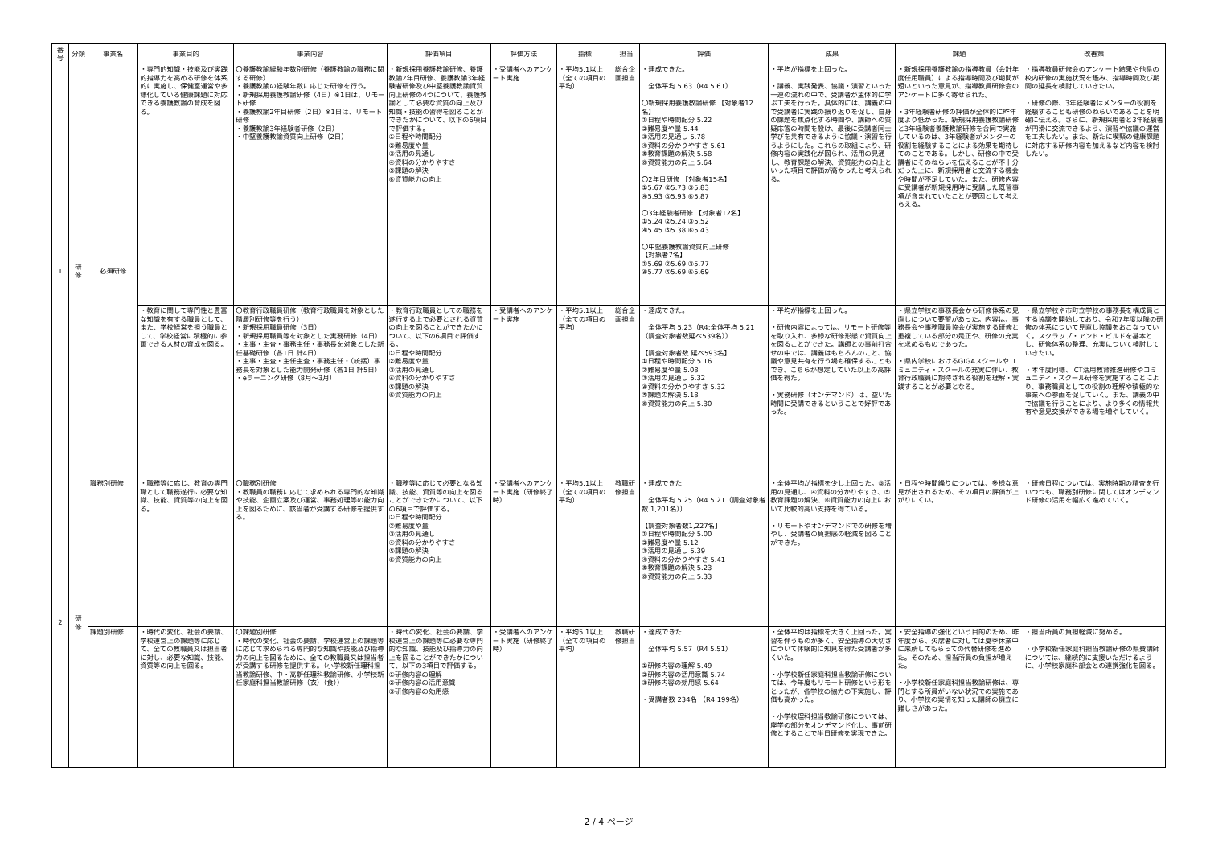| 番号 | 分類 | 事業名 | 事業目的 | 事業内容 | 評価項目 | 評価方法 | 指標 | 担当 | 評価 | 成果 | 課題 | 改善策 |
| --- | --- | --- | --- | --- | --- | --- | --- | --- | --- | --- | --- | --- |
| 1 | 研 修 | 必須研修 | ・専門的知識・技能及び実践的指導力を高める研修を体系的に実施し、保健室運営や多様化している健康課題に対応できる養護教諭の育成を図る。 | 〇養護教諭経験年数別研修（養護教諭の職務に関する研修） ・養護教諭の経験年数に応じた研修を行う。 ・新規採用養護教諭研修（4日）※1日は、リモート研修 ・養護教諭2年目研修（2日）※1日は、リモート研修 ・養護教諭3年経験者研修（2日） ・中堅養護教諭資質向上研修（2日） | ・新規採用養護教諭研修、養護教諭2年目研修、養護教諭3年経験者研修及び中堅養護教諭資質向上研修の4つについて、養護教諭として必要な資質の向上及び知識・技能の習得を図ることができたかについて、以下の6項目で評価する。 ①日程や時間配分 ②難易度や量 ③活用の見通し ④資料の分かりやすさ ⑤課題の解決 ⑥資質能力の向上 | ・受講者へのアンケート実施 | ・平均5.1以上（全ての項目の平均） | 総合企画担当 | ・達成できた。 全体平均 5.63（R4 5.61） 〇新規採用養護教諭研修 【対象者12名】 ①日程や時間配分 5.22 ②難易度や量 5.44 ③活用の見通し 5.78 ④資料の分かりやすさ 5.61 ⑤教育課題の解決 5.58 ⑥資質能力の向上 5.64 〇2年目研修 【対象者15名】 ①5.67 ②5.73 ③5.83 ④5.93 ⑤5.93 ⑥5.87 〇3年経験者研修 【対象者12名】 ①5.24 ②5.24 ③5.52 ④5.45 ⑤5.38 ⑥5.43 〇中堅養護教諭資質向上研修 【対象者7名】 ①5.69 ②5.69 ③5.77 ④5.77 ⑤5.69 ⑥5.69 | ・平均が指標を上回った。 ・講義、実践発表、協議・演習といった一連の流れの中で、受講者が主体的に学ぶ工夫を行った。具体的には、講義の中で受講者に実践の振り返りを促し、自身の課題を焦点化する時間や、講師への質疑応答の時間を設け、最後に受講者同士学びを共有できるように協議・演習を行うようにした。これらの取組により、研修内容の実践化が図られ、活用の見通し、教育課題の解決、資質能力の向上といった項目で評価が高かったと考えられる。 | ・新規採用養護教諭の指導教員（会計年度任用職員）による指導時間及び期間が短いといった意見が、指導教員研修会のアンケートに多く寄せられた。 ・3年経験者研修の評価が全体的に昨年度より低かった。新規採用養護教諭研修と3年経験者養護教諭研修を合同で実施しているのは、3年経験者がメンターの役割を経験することによる効果を期待してのことである。しかし、研修の中で受講者にそのねらいを伝えることが不十分だった上に、新規採用者と交流する機会や時間が不足していた。また、研修内容に受講者が新規採用時に受講した既習事項が含まれていたことが要因として考えらえる。 | ・指導教員研修会のアンケート結果や他県の校内研修の実施状況を鑑み、指導時間及び期間の延長を検討していきたい。 ・研修の際、3年経験者はメンターの役割を経験することも研修のねらいであることを明確に伝える。さらに、新規採用者と3年経験者が円滑に交流できるよう、演習や協議の運営を工夫したい。また、新たに喫緊の健康課題に対応する研修内容を加えるなど内容を検討したい。 |
| | | | ・教育に関して専門性と豊富な知識を有する職員として、また、学校経営を担う職員として、学校経営に積極的に参画できる人材の育成を図る。 | 〇教育行政職員研修（教育行政職員を対象とした階層別研修等を行う） ・新規採用職員研修（3日） ・新規採用職員等を対象とした実務研修（4日） ・主事・主査・事務主任・事務長を対象とした新任基礎研修（各1日 計4日） ・主事・主査・主任主査・事務主任・（統括）事務長を対象とした能力開発研修（各1日 計5日） ・eラーニング研修（8月～3月） | ・教育行政職員としての職務を遂行する上で必要とされる資質の向上を図ることができたかについて、以下の6項目で評価する。 ①日程や時間配分 ②難易度や量 ③活用の見通し ④資料の分かりやすさ ⑤課題の解決 ⑥資質能力の向上 | ・受講者へのアンケート実施 | ・平均5.1以上（全ての項目の平均） | 総合企画担当 | ・達成できた。 全体平均 5.23（R4:全体平均 5.21（調査対象者数延べ539名）） 【調査対象者数 延べ593名】 ①日程や時間配分 5.16 ②難易度や量 5.08 ③活用の見通し 5.32 ④資料の分かりやすさ 5.32 ⑤課題の解決 5.18 ⑥資質能力の向上 5.30 | ・平均が指標を上回った。 ・研修内容によっては、リモート研修等を取り入れ、多様な研修形態で資質向上を図ることができた。講師との事前打合せの中では、講義はもちろんのこと、協議や意見共有を行う場も確保することもでき、こちらが想定していた以上の高評価を得た。 ・実務研修（オンデマンド）は、空いた時間に受講できるということで好評であった。 | ・県立学校の事務長会から研修体系の見直しについて要望があった。内容は、事務長会や事務職員協会が実施する研修と重複している部分の是正や、研修の充実を求めるものであった。 ・県内学校におけるGIGAスクールやコミュニティ・スクールの充実に伴い、教育行政職員に期待される役割を理解・実践することが必要となる。 | ・県立学校や市町立学校の事務長を構成員とする協議を開始しており、令和7年度以降の研修の体系について見直し協議をおこなっていく。スクラップ・アンド・ビルドを基本とし、研修体系の整理、充実について検討していきたい。 ・本年度同様、ICT活用教育推進研修やコミュニティ・スクール研修を実施することにより、事務職員としての役割の理解や積極的な事業への参画を促していく。また、講義の中で協議を行うことにより、より多くの情報共有や意見交換ができる場を増やしていく。 |
| 2 | 研 修 | 職務別研修 | ・職務等に応じ、教育の専門職として職務遂行に必要な知識、技能、資質等の向上を図る。 | 〇職務別研修 ・教職員の職務に応じて求められる専門的な知識や技能、企画立案及び運営、事務処理等の能力向上を図るために、該当者が受講する研修を提供する。 | ・職務等に応じて必要となる知識、技能、資質等の向上を図ることができたかについて、以下の6項目で評価する。 ①日程や時間配分 ②難易度や量 ③活用の見通し ④資料の分かりやすさ ⑤課題の解決 ⑥資質能力の向上 | ・受講者へのアンケート実施（研修終了時） | ・平均5.1以上（全ての項目の平均） | 教職研修担当 | ・達成できた 全体平均 5.25（R4 5.21（調査対象者数 1,201名）） 【調査対象者数1,227名】 ①日程や時間配分 5.00 ②難易度や量 5.12 ③活用の見通し 5.39 ④資料の分かりやすさ 5.41 ⑤教育課題の解決 5.23 ⑥資質能力の向上 5.33 | ・全体平均が指標を少し上回った。③活用の見通し、④資料の分かりやすさ、⑤教育課題の解決、⑥資質能力の向上において比較的高い支持を得ている。 ・リモートやオンデマンドでの研修を増やし、受講者の負担感の軽減を図ることができた。 | ・日程や時間繰りについては、多様な意見が出されるため、その項目の評価が上がりにくい。 | ・研修日程については、実施時期の精査を行いつつも、職務別研修に関してはオンデマンド研修の活用を幅広く進めていく。 |
| | | 課題別研修 | ・時代の変化、社会の要請、学校運営上の課題等に応じて、全ての教職員又は担当者に対し、必要な知識、技能、資質等の向上を図る。 | 〇課題別研修 ・時代の変化、社会の要請、学校運営上の課題等に応じて求められる専門的な知識や技能及び指導力の向上を図るために、全ての教職員又は担当者が受講する研修を提供する。（小学校新任理科担当教諭研修、中・高新任理科教諭研修、小学校新任家庭科担当教諭研修（衣）（食）） | ・時代の変化、社会の要請、学校運営上の課題等に必要な専門的な知識、技能及び指導力の向上を図ることができたかについて、以下の3項目で評価する。 ①研修内容の理解 ②研修内容の活用意識 ③研修内容の効用感 | ・受講者へのアンケート実施（研修終了時） | ・平均5.1以上（全ての項目の平均） | 教職研修担当 | ・達成できた 全体平均 5.57（R4 5.51） ①研修内容の理解 5.49 ②研修内容の活用意識 5.74 ③研修内容の効用感 5.64 ・受講者数 234名 （R4 199名） | ・全体平均は指標を大きく上回った。実習を伴うものが多く、安全指導の大切さについて体験的に知見を得た受講者が多くいた。 ・小学校新任家庭科担当教諭研修については、今年度もリモート研修という形をとったが、各学校の協力の下実施し、評価も高かった。 ・小学校理科担当教諭研修については、座学の部分をオンデマンド化し、事前研修とすることで半日研修を実現できた。 | ・安全指導の強化という目的のため、昨年度から、欠席者に対しては夏季休業中に来所してもらっての代替研修を進めた。そのため、担当所員の負担が増えた。 ・小学校新任家庭科担当教諭研修は、専門とする所員がいない状況での実施であり、小学校の実情を知った講師の擁立に難しさがあった。 | ・担当所員の負担軽減に努める。 ・小学校新任家庭科担当教諭研修の県費講師については、継続的に支援いただけるように、小学校家庭科部会との連携強化を図る。 |
2 / 4 ページ